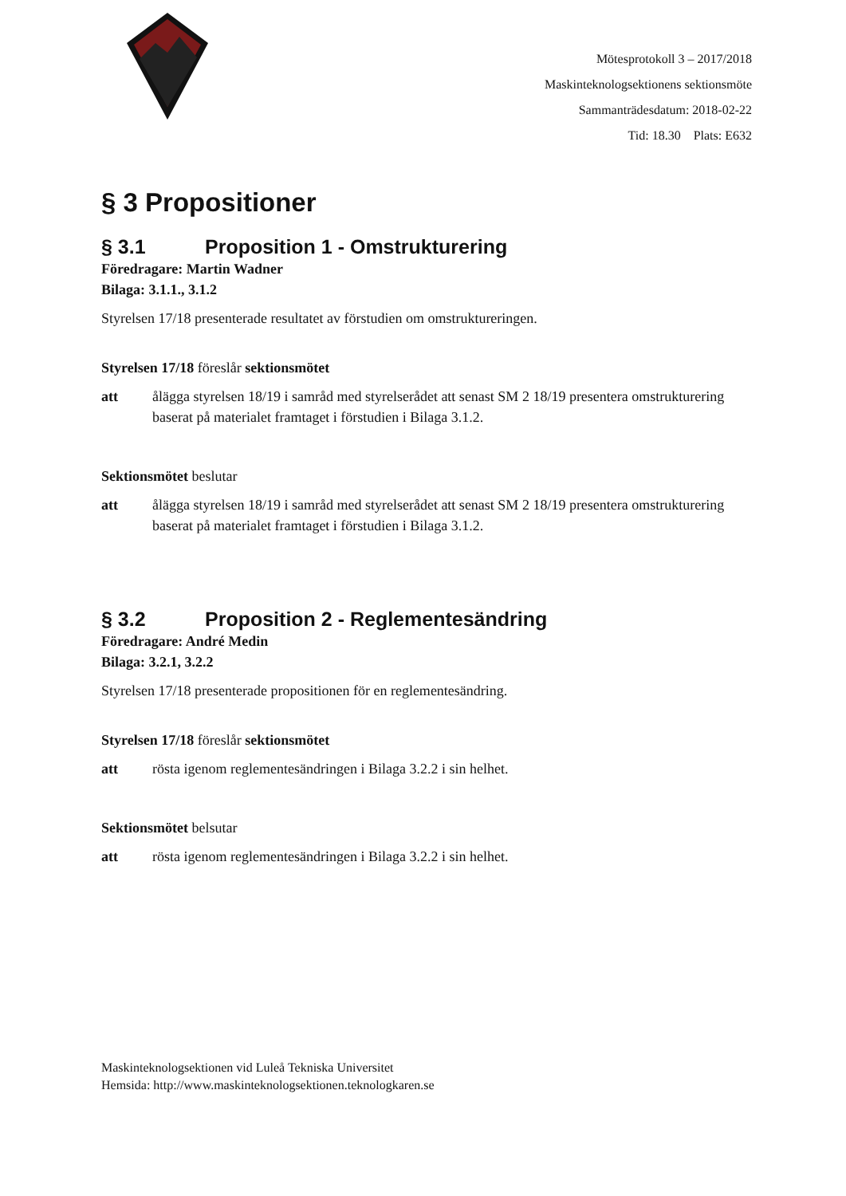Mötesprotokoll 3 – 2017/2018
Maskinteknologsektionens sektionsmöte
Sammanträdesdatum: 2018-02-22
Tid: 18.30 Plats: E632
§ 3 Propositioner
§ 3.1 Proposition 1 - Omstrukturering
Föredragare: Martin Wadner
Bilaga: 3.1.1., 3.1.2
Styrelsen 17/18 presenterade resultatet av förstudien om omstruktureringen.
Styrelsen 17/18 föreslår sektionsmötet
att ålägga styrelsen 18/19 i samråd med styrelserådet att senast SM 2 18/19 presentera omstrukturering baserat på materialet framtaget i förstudien i Bilaga 3.1.2.
Sektionsmötet beslutar
att ålägga styrelsen 18/19 i samråd med styrelserådet att senast SM 2 18/19 presentera omstrukturering baserat på materialet framtaget i förstudien i Bilaga 3.1.2.
§ 3.2 Proposition 2 - Reglementesändring
Föredragare: André Medin
Bilaga: 3.2.1, 3.2.2
Styrelsen 17/18 presenterade propositionen för en reglementesändring.
Styrelsen 17/18 föreslår sektionsmötet
att rösta igenom reglementesändringen i Bilaga 3.2.2 i sin helhet.
Sektionsmötet belsutar
att rösta igenom reglementesändringen i Bilaga 3.2.2 i sin helhet.
Maskinteknologsektionen vid Luleå Tekniska Universitet
Hemsida: http://www.maskinteknologsektionen.teknologkaren.se